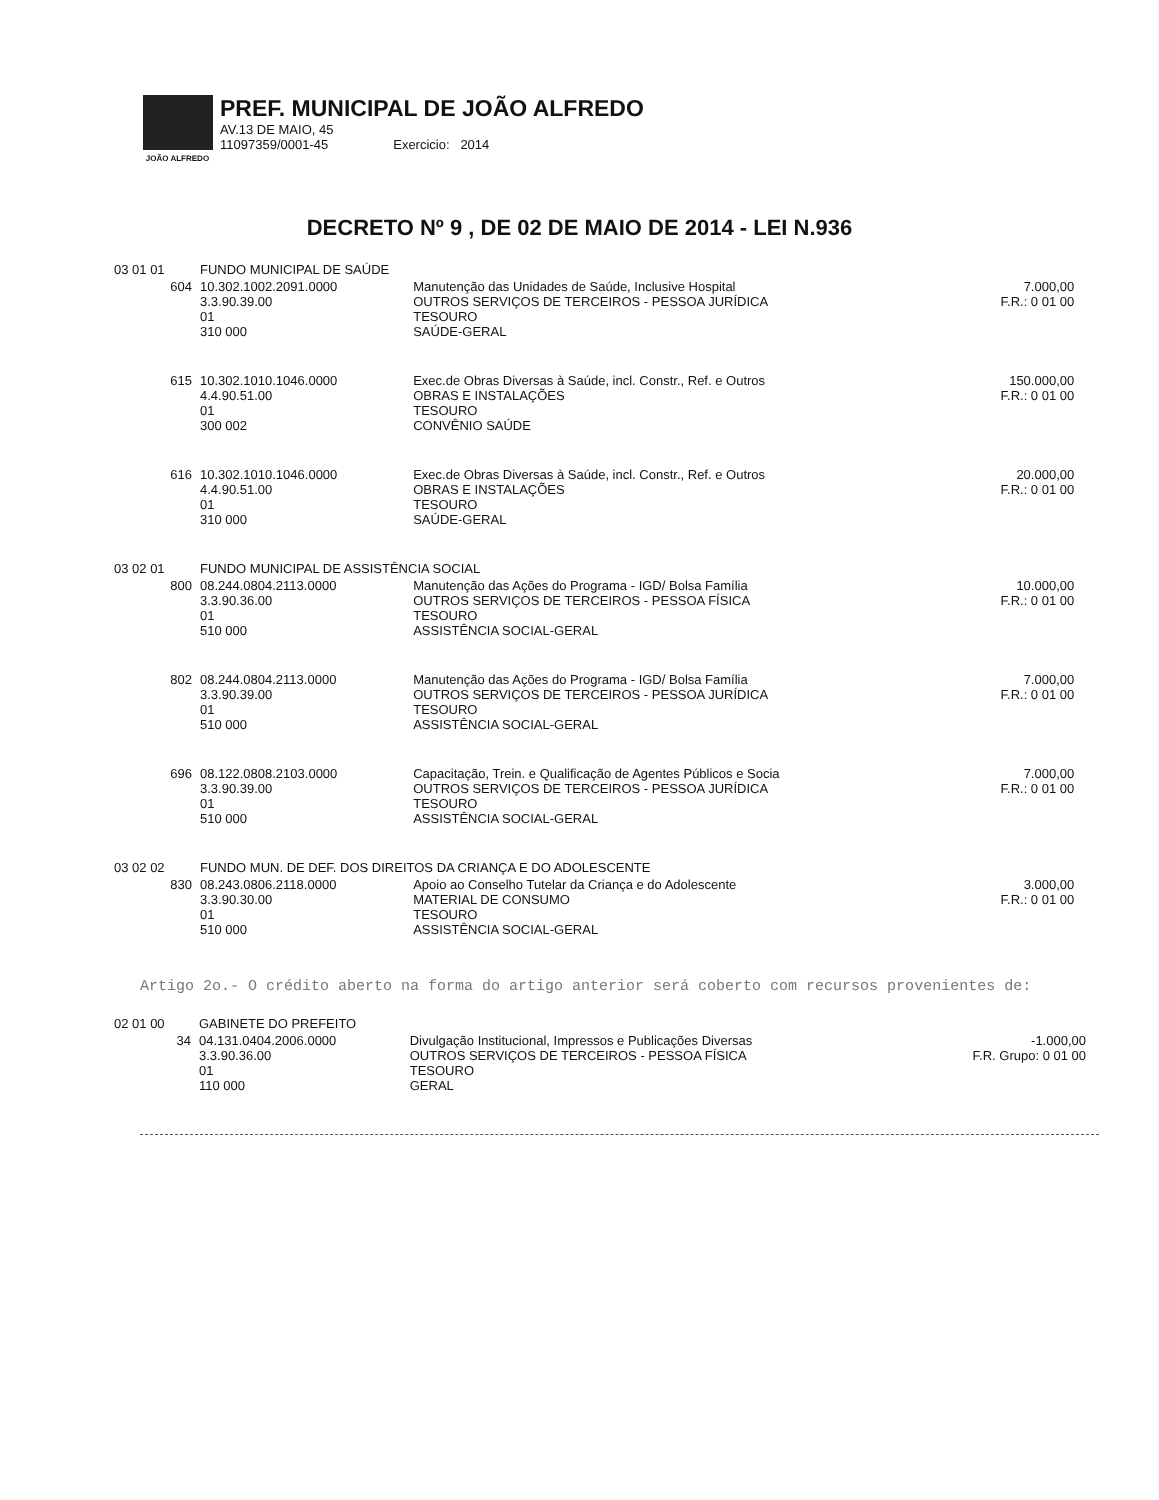JOÃO ALFREDO
PREF. MUNICIPAL DE JOÃO ALFREDO
AV.13 DE MAIO, 45
11097359/0001-45 Exercicio: 2014
DECRETO Nº 9 , DE 02 DE MAIO DE 2014 - LEI N.936
| 03 01 01 | FUNDO MUNICIPAL DE SAÚDE | | | |
| 604 | 10.302.1002.2091.0000 3.3.90.39.00 01 310 000 | Manutenção das Unidades de Saúde, Inclusive Hospital OUTROS SERVIÇOS DE TERCEIROS - PESSOA JURÍDICA TESOURO SAÚDE-GERAL | 7.000,00 F.R.: 0 01 00 | |
| 615 | 10.302.1010.1046.0000 4.4.90.51.00 01 300 002 | Exec.de Obras Diversas à Saúde, incl. Constr., Ref. e Outros OBRAS E INSTALAÇÕES TESOURO CONVÊNIO SAÚDE | 150.000,00 F.R.: 0 01 00 | |
| 616 | 10.302.1010.1046.0000 4.4.90.51.00 01 310 000 | Exec.de Obras Diversas à Saúde, incl. Constr., Ref. e Outros OBRAS E INSTALAÇÕES TESOURO SAÚDE-GERAL | 20.000,00 F.R.: 0 01 00 | |
| 03 02 01 | FUNDO MUNICIPAL DE ASSISTÊNCIA SOCIAL | | | |
| 800 | 08.244.0804.2113.0000 3.3.90.36.00 01 510 000 | Manutenção das Ações do Programa - IGD/ Bolsa Família OUTROS SERVIÇOS DE TERCEIROS - PESSOA FÍSICA TESOURO ASSISTÊNCIA SOCIAL-GERAL | 10.000,00 F.R.: 0 01 00 | |
| 802 | 08.244.0804.2113.0000 3.3.90.39.00 01 510 000 | Manutenção das Ações do Programa - IGD/ Bolsa Família OUTROS SERVIÇOS DE TERCEIROS - PESSOA JURÍDICA TESOURO ASSISTÊNCIA SOCIAL-GERAL | 7.000,00 F.R.: 0 01 00 | |
| 696 | 08.122.0808.2103.0000 3.3.90.39.00 01 510 000 | Capacitação, Trein. e Qualificação de Agentes Públicos e Socia OUTROS SERVIÇOS DE TERCEIROS - PESSOA JURÍDICA TESOURO ASSISTÊNCIA SOCIAL-GERAL | 7.000,00 F.R.: 0 01 00 | |
| 03 02 02 | FUNDO MUN. DE DEF. DOS DIREITOS DA CRIANÇA E DO ADOLESCENTE | | | |
| 830 | 08.243.0806.2118.0000 3.3.90.30.00 01 510 000 | Apoio ao Conselho Tutelar da Criança e do Adolescente MATERIAL DE CONSUMO TESOURO ASSISTÊNCIA SOCIAL-GERAL | 3.000,00 F.R.: 0 01 00 | |
Artigo 2o.- O crédito aberto na forma do artigo anterior será coberto com recursos provenientes de:
| 02 01 00 | GABINETE DO PREFEITO | | |
| 34 | 04.131.0404.2006.0000 3.3.90.36.00 01 110 000 | Divulgação Institucional, Impressos e Publicações Diversas OUTROS SERVIÇOS DE TERCEIROS - PESSOA FÍSICA TESOURO GERAL | -1.000,00 F.R. Grupo: 0 01 00 |